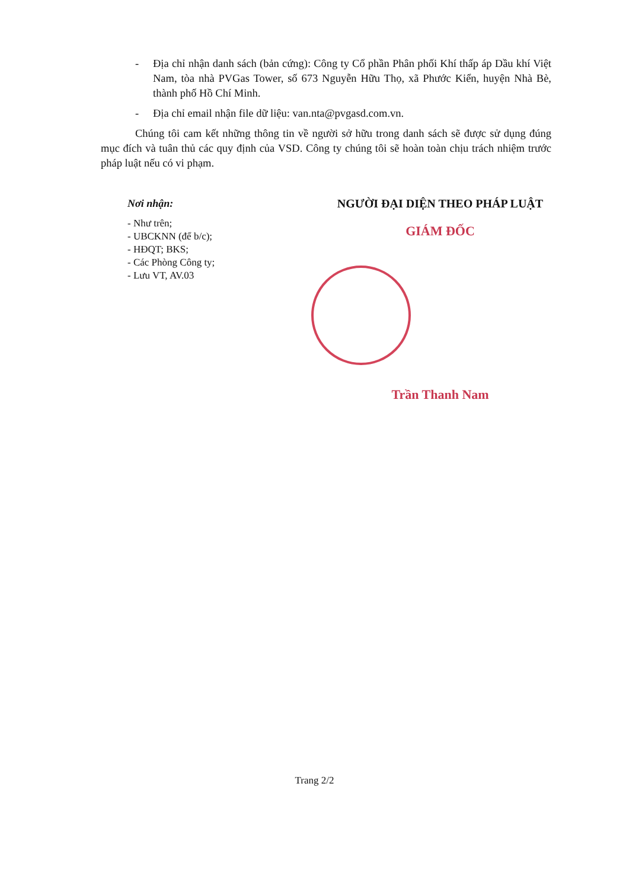- Địa chỉ nhận danh sách (bản cứng): Công ty Cổ phần Phân phối Khí thấp áp Dầu khí Việt Nam, tòa nhà PVGas Tower, số 673 Nguyễn Hữu Thọ, xã Phước Kiển, huyện Nhà Bè, thành phố Hồ Chí Minh.
- Địa chỉ email nhận file dữ liệu: van.nta@pvgasd.com.vn.
Chúng tôi cam kết những thông tin về người sở hữu trong danh sách sẽ được sử dụng đúng mục đích và tuân thủ các quy định của VSD. Công ty chúng tôi sẽ hoàn toàn chịu trách nhiệm trước pháp luật nếu có vi phạm.
Nơi nhận:
- Như trên;
- UBCKNN (để b/c);
- HĐQT; BKS;
- Các Phòng Công ty;
- Lưu VT, AV.03
NGƯỜI ĐẠI DIỆN THEO PHÁP LUẬT
GIÁM ĐỐC
Trần Thanh Nam
Trang 2/2